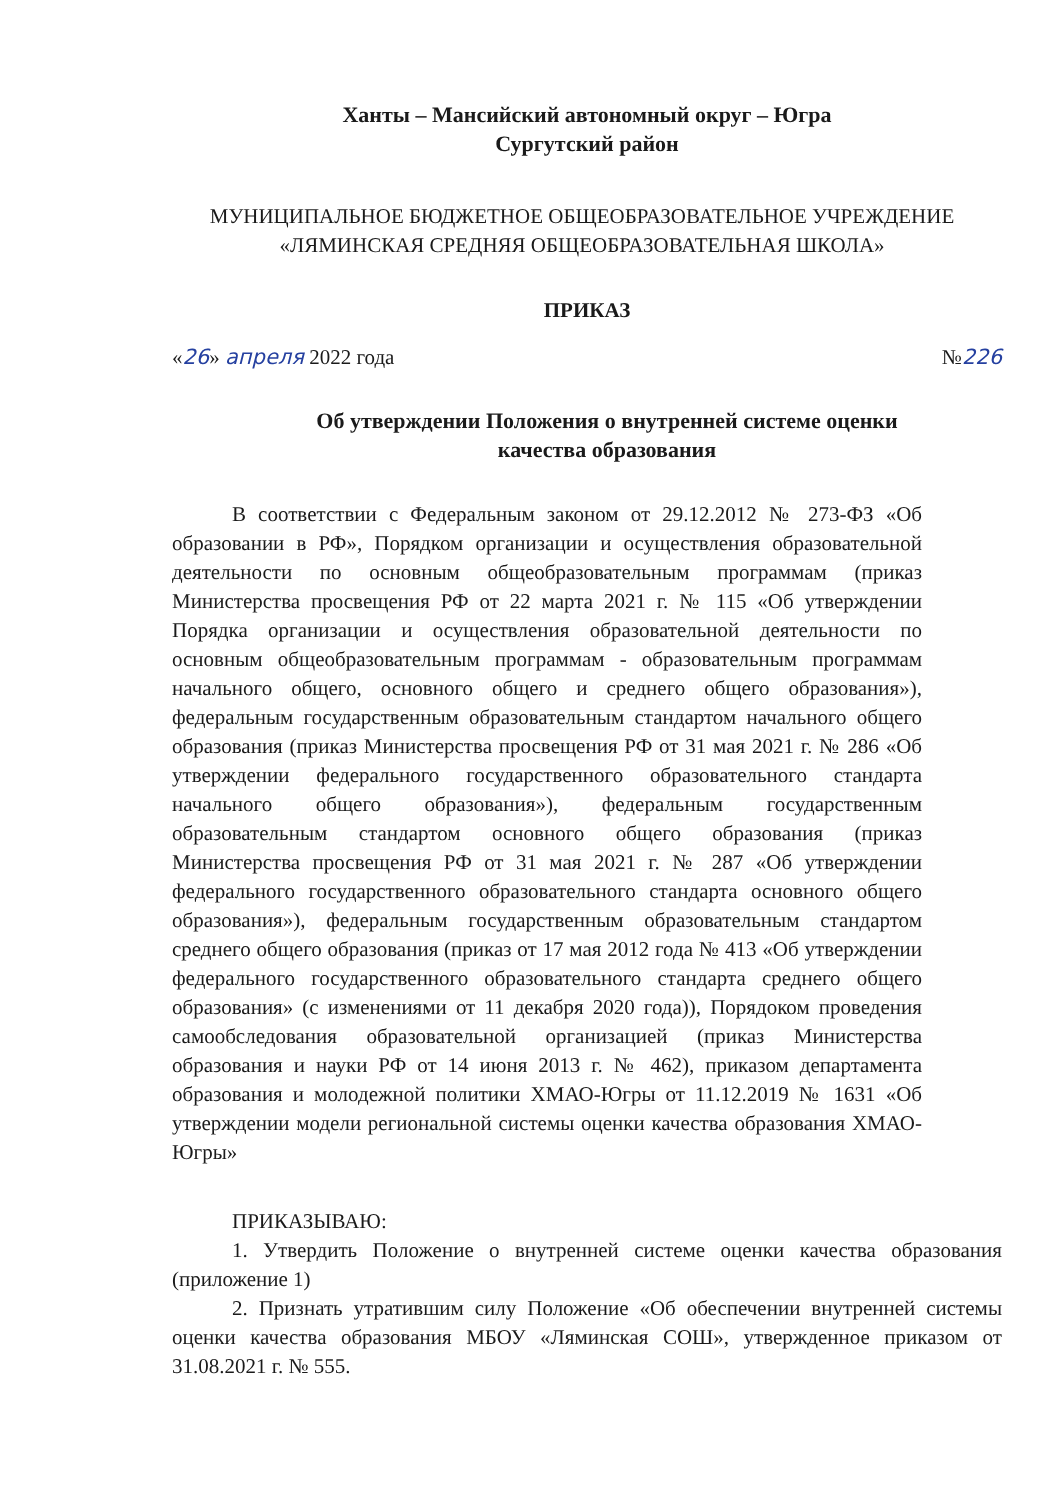Ханты – Мансийский автономный округ – Югра
Сургутский район
МУНИЦИПАЛЬНОЕ БЮДЖЕТНОЕ ОБЩЕОБРАЗОВАТЕЛЬНОЕ УЧРЕЖДЕНИЕ
«ЛЯМИНСКАЯ СРЕДНЯЯ ОБЩЕОБРАЗОВАТЕЛЬНАЯ ШКОЛА»
ПРИКАЗ
«26» апреля 2022 года №226
Об утверждении Положения о внутренней системе оценки
качества образования
В соответствии с Федеральным законом от 29.12.2012 № 273-ФЗ «Об образовании в РФ», Порядком организации и осуществления образовательной деятельности по основным общеобразовательным программам (приказ Министерства просвещения РФ от 22 марта 2021 г. № 115 «Об утверждении Порядка организации и осуществления образовательной деятельности по основным общеобразовательным программам - образовательным программам начального общего, основного общего и среднего общего образования»), федеральным государственным образовательным стандартом начального общего образования (приказ Министерства просвещения РФ от 31 мая 2021 г. № 286 «Об утверждении федерального государственного образовательного стандарта начального общего образования»), федеральным государственным образовательным стандартом основного общего образования (приказ Министерства просвещения РФ от 31 мая 2021 г. № 287 «Об утверждении федерального государственного образовательного стандарта основного общего образования»), федеральным государственным образовательным стандартом среднего общего образования (приказ от 17 мая 2012 года № 413 «Об утверждении федерального государственного образовательного стандарта среднего общего образования» (с изменениями от 11 декабря 2020 года)), Порядоком проведения самообследования образовательной организацией (приказ Министерства образования и науки РФ от 14 июня 2013 г. № 462), приказом департамента образования и молодежной политики ХМАО-Югры от 11.12.2019 № 1631 «Об утверждении модели региональной системы оценки качества образования ХМАО-Югры»
ПРИКАЗЫВАЮ:
1. Утвердить Положение о внутренней системе оценки качества образования (приложение 1)
2. Признать утратившим силу Положение «Об обеспечении внутренней системы оценки качества образования МБОУ «Ляминская СОШ», утвержденное приказом от 31.08.2021 г. № 555.